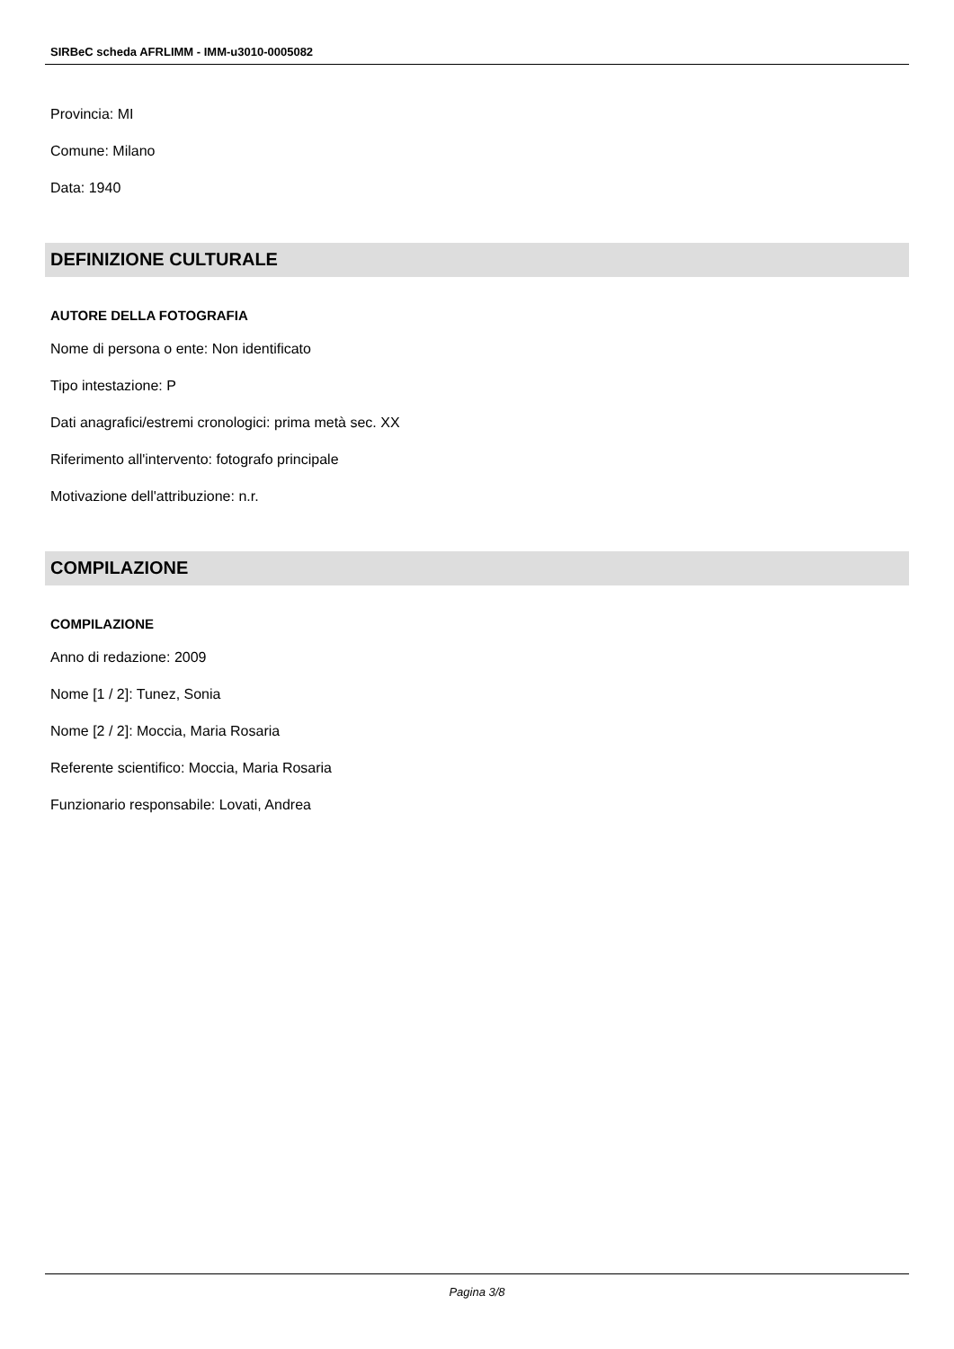SIRBeC scheda AFRLIMM - IMM-u3010-0005082
Provincia: MI
Comune: Milano
Data: 1940
DEFINIZIONE CULTURALE
AUTORE DELLA FOTOGRAFIA
Nome di persona o ente: Non identificato
Tipo intestazione: P
Dati anagrafici/estremi cronologici: prima metà sec. XX
Riferimento all'intervento: fotografo principale
Motivazione dell'attribuzione: n.r.
COMPILAZIONE
COMPILAZIONE
Anno di redazione: 2009
Nome [1 / 2]: Tunez, Sonia
Nome [2 / 2]: Moccia, Maria Rosaria
Referente scientifico: Moccia, Maria Rosaria
Funzionario responsabile: Lovati, Andrea
Pagina 3/8